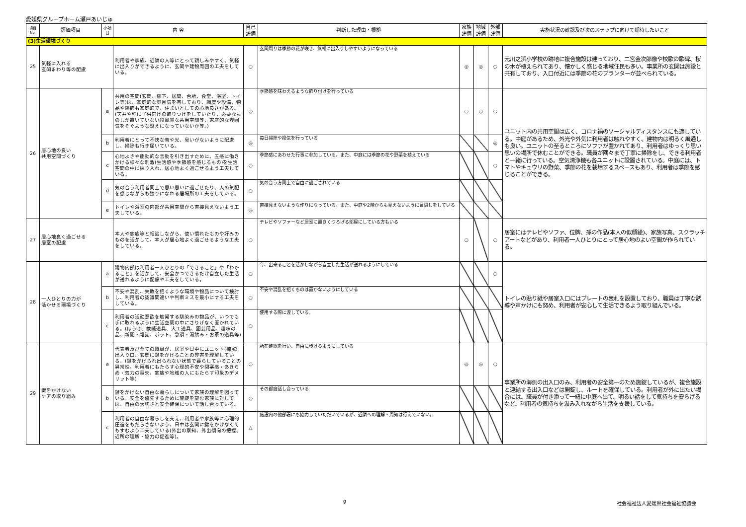愛媛県グループホーム瀬戸あいじゅ
| 項目No. | 評価項目 | 小項目 | 内 容 | 自己評価 | 判断した理由・根拠 | 家族評価 | 地域評価 | 外部評価 | 実施状況の確認及び次のステップに向けて期待したいこと |
| --- | --- | --- | --- | --- | --- | --- | --- | --- | --- |
| (3)生活環境づくり | | | | | | | | | |
| 25 | 気軽に入れる 玄関まわり等の配慮 | | 利用者や家族、近隣の人等にとって親しみやすく、気軽に出入りができるように、玄関や建物周囲の工夫をしている。 | ○ | 玄関周りは季節の花が咲き、気軽に出入りしやすいようになっている | ◎ | ◎ | ○ | 元川之浜小学校の跡地に複合施設は建っており、二宮金次郎像や校歌の歌碑、桜の木が植えられてあり、懐かしく感じる地域住民も多い。事業所の玄関は施設と共有しており、入口付近には季節の花のプランターが並べられている。 |
| 26 | 居心地の良い 共用空間づくり | a | 共用の空間(玄関、廊下、居間、台所、食堂、浴室、トイレ等)は、家庭的な雰囲気を有しており、調度や設備、物品や装飾も家庭的で、住まいとしての心地良さがある。(天井や壁に子供向けの飾りつけをしていたり、必要なものしか置いていない殺風景な共用空間等、家庭的な雰囲気をそぐような設えになっていないか等。) | ○ | 季節感を味わえるような飾り付けを行っている | ○ | ○ | ○ | ユニット内の共用空間は広く、コロナ禍のソーシャルディスタンスにも適している。中庭があるため、外光や外気に利用者は触れやすく、建物内は明るく風通しも良い。ユニットの至るところにソファが置かれてあり、利用者はゆっくり思い思いの場所で休むことができる。職員が隅々まで丁寧に掃除をし、できる利用者と一緒に行っている。空気清浄機も各ユニットに設置されている。中庭には、トマトやキュウリの野菜、季節の花を栽培するスペースもあり、利用者は季節を感じることができる。 |
| | | b | 利用者にとって不快な音や光、臭いがないように配慮し、掃除も行き届いている。 | ◎ | 毎日掃除や換気を行っている | | | ◎ | |
| | | c | 心地よさや能動的な言動を引き出すために、五感に働きかける様々な刺激(生活感や季節感を感じるもの)を生活空間の中に採り入れ、居心地よく過ごせるよう工夫している。 | ○ | 季節感にあわせた行事に参加している。また、中庭には季節の花や野菜を植えている | | | ○ | |
| | | d | 気の合う利用者同士で思い思いに過ごせたり、人の気配を感じながらも独りになれる居場所の工夫をしている。 | ○ | 気の合う方同士で自由に過ごされている | | | | |
| | | e | トイレや浴室の内部が共用空間から直接見えないよう工夫している。 | ◎ | 直接見えないような作りになっている。また、中庭や2階からも見えないように目隠しをしている | | | | |
| 27 | 居心地良く過ごせる 居室の配慮 | | 本人や家族等と相談しながら、使い慣れたものや好みのものを活かして、本人が居心地よく過ごせるような工夫をしている。 | ○ | テレビやソファーなど居室に置きくつろげる部屋にしている方もいる | ○ | | ○ | 居室にはテレビやソファ、位牌、孫の作品(本人の似顔絵)、家族写真、スクラッチアートなどがあり、利用者一人ひとりにとって居心地のよい空間が作られている。 |
| 28 | 一人ひとりの力が 活かせる環境づくり | a | 建物内部は利用者一人ひとりの「できること」や「わかること」を活かして、安全かつできるだけ自立した生活が送れるように配慮や工夫をしている。 | ○ | 今、出来ることを活かしながら自立した生活が送れるようにしている | | | ○ | トイレの貼り紙や居室入口にはプレートの表札を設置しており、職員は丁寧な誘導や声かけにも努め、利用者が安心して生活できるよう取り組んでいる。 |
| | | b | 不安や混乱、失敗を招くような環境や物品について検討し、利用者の認識間違いや判断ミスを最小にする工夫をしている。 | ○ | 不安や混乱を招くものは置かないようにしている | | | | |
| | | c | 利用者の活動意欲を触発する馴染みの物品が、いつでも手に取れるように生活空間の中にさりげなく置かれている。(ほうき、裁縫道具、大工道具、園芸用品、趣味の品、新聞・雑誌、ポット、急須・湯飲み・お茶の道具等) | ○ | 使用する際に渡している。 | | | | |
| 29 | 鍵をかけない ケアの取り組み | a | 代表者及び全ての職員が、居室や日中にユニット(棟)の出入り口、玄関に鍵をかけることの弊害を理解している。(鍵をかけられ出られない状態で暮らしていることの異常性、利用者にもたらす心理的不安や閉塞感・あきらめ・気力の喪失、家族や地域の人にもたらす印象のデメリット等) | ○ | 所在確認を行い、自由に歩けるようにしている | ◎ | ◎ | ○ | 事業所の海側の出入口のみ、利用者の安全第一のため施錠しているが、複合施設と連結する出入口などは開錠し、ルートを確保している。利用者が外に出たい場合には、職員が付き添って一緒に中庭へ出て、明るい話をして気持ちを安らげるなど、利用者の気持ちを汲み入れながら生活を支援している。 |
| | | b | 鍵をかけない自由な暮らしについて家族の理解を図っている。安全を優先するために施錠を望む家族に対しては、自由の大切さと安全確保について話し合っている。 | ○ | その都度話し合っている | | | | |
| | | c | 利用者の自由な暮らしを支え、利用者や家族等に心理的圧迫をもたらさないよう、日中は玄関に鍵をかけなくてもすむよう工夫している(外出の察知、外出傾向の把握、近所の理解・協力の促進等)。 | △ | 施設内の他部署にも協力していただいているが、近隣への理解・周知は行えていない。 | | | | |
9 社会福祉法人愛媛県社会福祉協議会